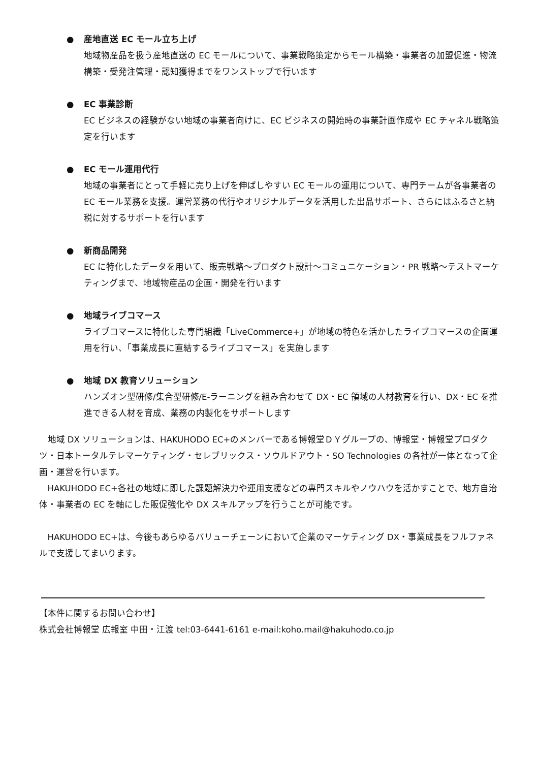●
産地直送 EC モール立ち上げ
地域物産品を扱う産地直送の EC モールについて、事業戦略策定からモール構築・事業者の加盟促進・物流構築・受発注管理・認知獲得までをワンストップで行います
●
EC 事業診断
EC ビジネスの経験がない地域の事業者向けに、EC ビジネスの開始時の事業計画作成や EC チャネル戦略策定を行います
●
EC モール運用代行
地域の事業者にとって手軽に売り上げを伸ばしやすい EC モールの運用について、専門チームが各事業者の EC モール業務を支援。運営業務の代行やオリジナルデータを活用した出品サポート、さらにはふるさと納税に対するサポートを行います
●
新商品開発
EC に特化したデータを用いて、販売戦略～プロダクト設計～コミュニケーション・PR 戦略～テストマーケティングまで、地域物産品の企画・開発を行います
●
地域ライブコマース
ライブコマースに特化した専門組織「LiveCommerce+」が地域の特色を活かしたライブコマースの企画運用を行い、「事業成長に直結するライブコマース」を実施します
●
地域 DX 教育ソリューション
ハンズオン型研修/集合型研修/E-ラーニングを組み合わせて DX・EC 領域の人材教育を行い、DX・EC を推進できる人材を育成、業務の内製化をサポートします
地域 DX ソリューションは、HAKUHODO EC+のメンバーである博報堂ＤＹグループの、博報堂・博報堂プロダクツ・日本トータルテレマーケティング・セレブリックス・ソウルドアウト・SO Technologies の各社が一体となって企画・運営を行います。
HAKUHODO EC+各社の地域に即した課題解決力や運用支援などの専門スキルやノウハウを活かすことで、地方自治体・事業者の EC を軸にした販促強化や DX スキルアップを行うことが可能です。
HAKUHODO EC+は、今後もあらゆるバリューチェーンにおいて企業のマーケティング DX・事業成長をフルファネルで支援してまいります。
【本件に関するお問い合わせ】
株式会社博報堂 広報室 中田・江渡 tel:03-6441-6161 e-mail:koho.mail@hakuhodo.co.jp